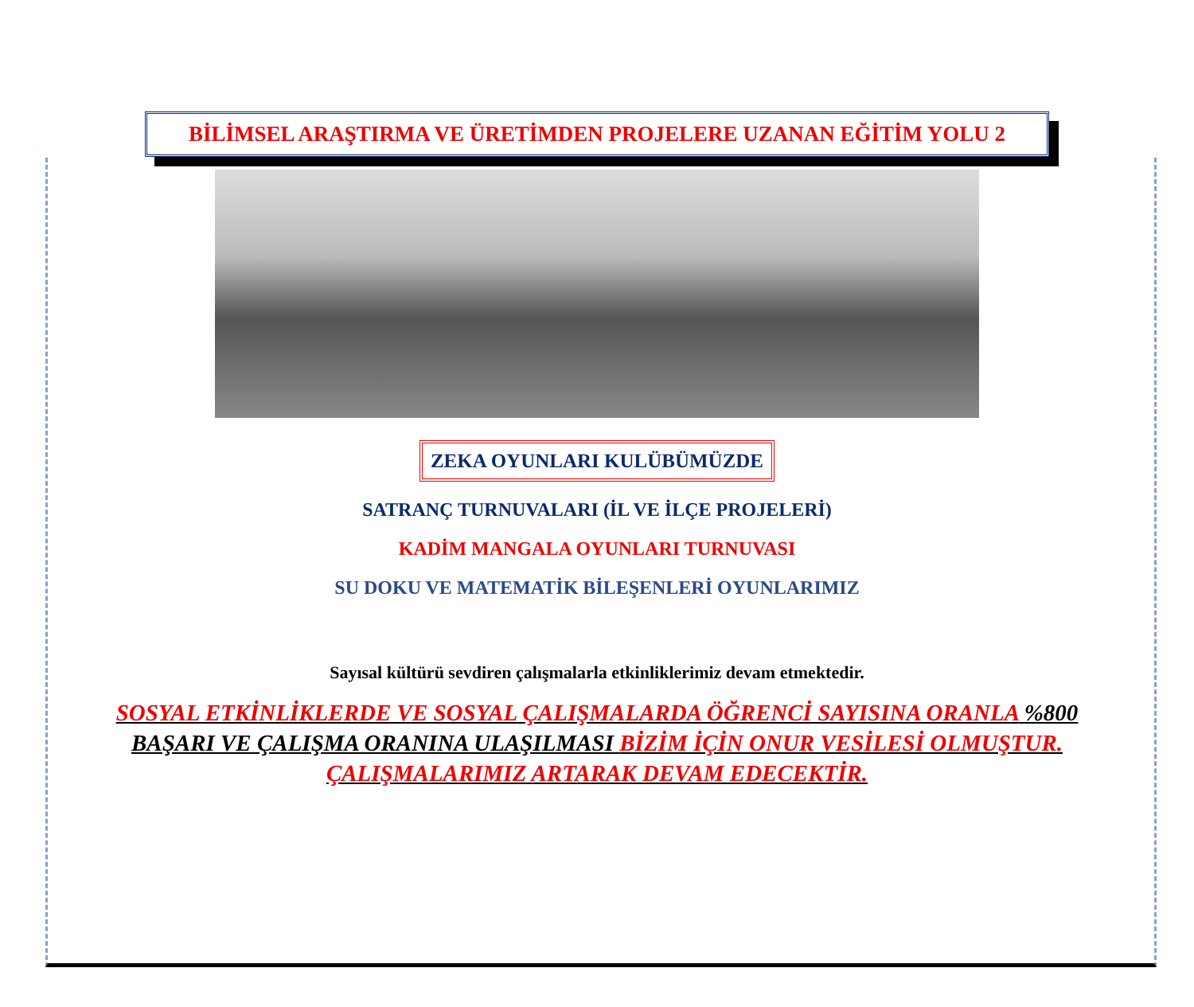BİLİMSEL ARAŞTIRMA VE ÜRETİMDEN PROJELERE UZANAN EĞİTİM YOLU 2
ZEKA OYUNLARI KULÜBÜMÜZDE
SATRANÇ TURNUVALARI (İL VE İLÇE PROJELERİ)
KADİM MANGALA OYUNLARI TURNUVASI
SU DOKU VE MATEMATİK BİLEŞENLERİ OYUNLARIMIZ
Sayısal kültürü sevdiren çalışmalarla etkinliklerimiz devam etmektedir.
SOSYAL ETKİNLİKLERDE VE SOSYAL ÇALIŞMALARDA ÖĞRENCİ SAYISINA ORANLA %800 BAŞARI VE ÇALIŞMA ORANINA ULAŞILMASI BİZİM İÇİN ONUR VESİLESİ OLMUŞTUR. ÇALIŞMALARIMIZ ARTARAK DEVAM EDECEKTİR.